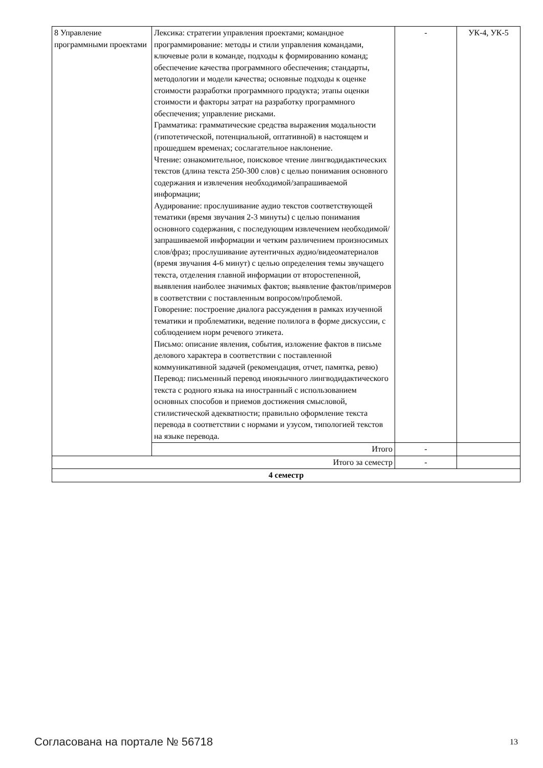| 8 Управление программными проектами | Лексика: стратегии управления проектами; командное программирование: методы и стили управления командами, ключевые роли в команде, подходы к формированию команд; обеспечение качества программного обеспечения; стандарты, методологии и модели качества; основные подходы к оценке стоимости разработки программного продукта; этапы оценки стоимости и факторы затрат на разработку программного обеспечения; управление рисками. Грамматика: грамматические средства выражения модальности (гипотетической, потенциальной, оптативной) в настоящем и прошедшем временах; сослагательное наклонение. Чтение: ознакомительное, поисковое чтение лингводидактических текстов (длина текста 250-300 слов) с целью понимания основного содержания и извлечения необходимой/запрашиваемой информации; Аудирование: прослушивание аудио текстов соответствующей тематики (время звучания 2-3 минуты) с целью понимания основного содержания, с последующим извлечением необходимой/запрашиваемой информации и четким различением произносимых слов/фраз; прослушивание аутентичных аудио/видеоматериалов (время звучания 4-6 минут) с целью определения темы звучащего текста, отделения главной информации от второстепенной, выявления наиболее значимых фактов; выявление фактов/примеров в соответствии с поставленным вопросом/проблемой. Говорение: построение диалога рассуждения в рамках изученной тематики и проблематики, ведение полилога в форме дискуссии, с соблюдением норм речевого этикета. Письмо: описание явления, события, изложение фактов в письме делового характера в соответствии с поставленной коммуникативной задачей (рекомендация, отчет, памятка, ревю) Перевод: письменный перевод иноязычного лингводидактического текста с родного языка на иностранный с использованием основных способов и приемов достижения смысловой, стилистической адекватности; правильно оформление текста перевода в соответствии с нормами и узусом, типологией текстов на языке перевода. | - | УК-4, УК-5 |
| | Итого | - | |
| Итого за семестр | | - | |
| 4 семестр | | | |
Согласована на портале № 56718 13